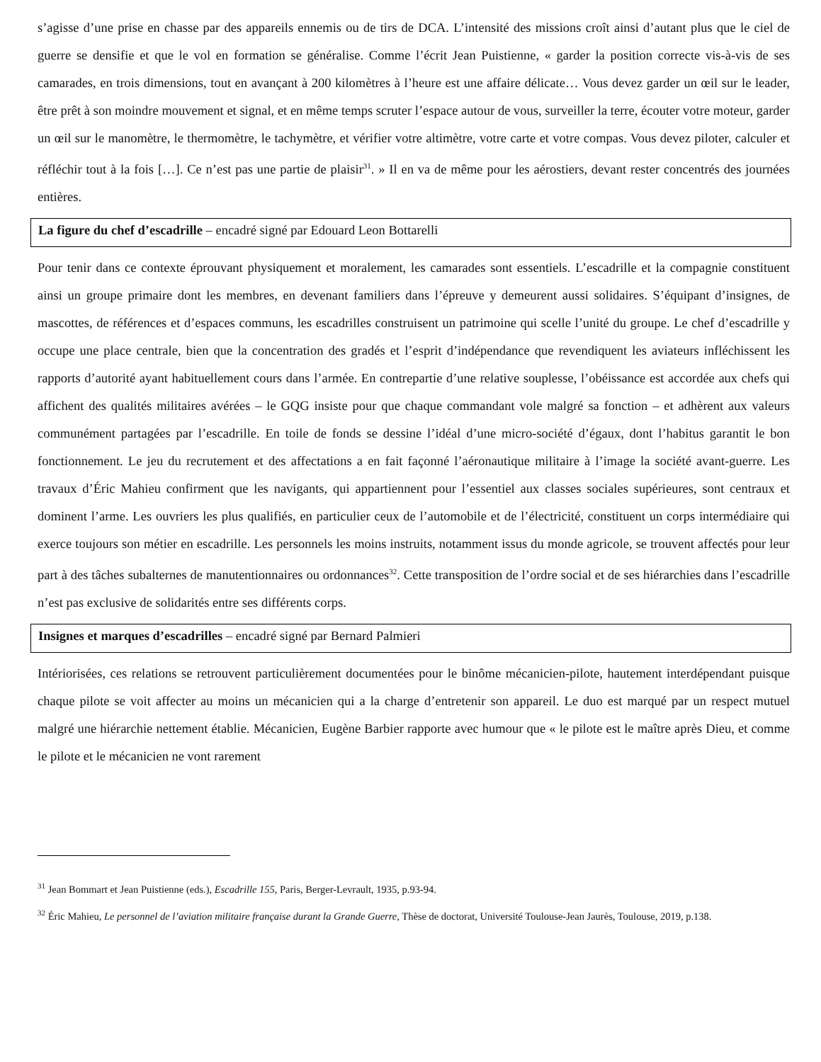s’agisse d’une prise en chasse par des appareils ennemis ou de tirs de DCA. L’intensité des missions croît ainsi d’autant plus que le ciel de guerre se densifie et que le vol en formation se généralise. Comme l’écrit Jean Puistienne, « garder la position correcte vis-à-vis de ses camarades, en trois dimensions, tout en avançant à 200 kilomètres à l’heure est une affaire délicate… Vous devez garder un œil sur le leader, être prêt à son moindre mouvement et signal, et en même temps scruter l’espace autour de vous, surveiller la terre, écouter votre moteur, garder un œil sur le manomètre, le thermomètre, le tachymètre, et vérifier votre altimètre, votre carte et votre compas. Vous devez piloter, calculer et réfléchir tout à la fois […]. Ce n’est pas une partie de plaisir<sup>31</sup>. » Il en va de même pour les aérostiers, devant rester concentrés des journées entières.
La figure du chef d’escadrille – encadré signé par Edouard Leon Bottarelli
Pour tenir dans ce contexte éprouvant physiquement et moralement, les camarades sont essentiels. L’escadrille et la compagnie constituent ainsi un groupe primaire dont les membres, en devenant familiers dans l’épreuve y demeurent aussi solidaires. S’équipant d’insignes, de mascottes, de références et d’espaces communs, les escadrilles construisent un patrimoine qui scelle l’unité du groupe. Le chef d’escadrille y occupe une place centrale, bien que la concentration des gradés et l’esprit d’indépendance que revendiquent les aviateurs infléchissent les rapports d’autorité ayant habituellement cours dans l’armée. En contrepartie d’une relative souplesse, l’obéissance est accordée aux chefs qui affichent des qualités militaires avérées – le GQG insiste pour que chaque commandant vole malgré sa fonction – et adhèrent aux valeurs communément partagées par l’escadrille. En toile de fonds se dessine l’idéal d’une micro-société d’égaux, dont l’habitus garantit le bon fonctionnement. Le jeu du recrutement et des affectations a en fait façonné l’aéronautique militaire à l’image la société avant-guerre. Les travaux d’Éric Mahieu confirment que les navigants, qui appartiennent pour l’essentiel aux classes sociales supérieures, sont centraux et dominent l’arme. Les ouvriers les plus qualifiés, en particulier ceux de l’automobile et de l’électricité, constituent un corps intermédiaire qui exerce toujours son métier en escadrille. Les personnels les moins instruits, notamment issus du monde agricole, se trouvent affectés pour leur part à des tâches subalternes de manutentionnaires ou ordonnances<sup>32</sup>. Cette transposition de l’ordre social et de ses hiérarchies dans l’escadrille n’est pas exclusive de solidarités entre ses différents corps.
Insignes et marques d’escadrilles – encadré signé par Bernard Palmieri
Intériorisées, ces relations se retrouvent particulièrement documentées pour le binôme mécanicien-pilote, hautement interdépendant puisque chaque pilote se voit affecter au moins un mécanicien qui a la charge d’entretenir son appareil. Le duo est marqué par un respect mutuel malgré une hiérarchie nettement établie. Mécanicien, Eugène Barbier rapporte avec humour que « le pilote est le maître après Dieu, et comme le pilote et le mécanicien ne vont rarement
<sup>31</sup> Jean Bommart et Jean Puistienne (eds.), Escadrille 155, Paris, Berger-Levrault, 1935, p.93-94.
<sup>32</sup> Éric Mahieu, Le personnel de l’aviation militaire française durant la Grande Guerre, Thèse de doctorat, Université Toulouse-Jean Jaurès, Toulouse, 2019, p.138.